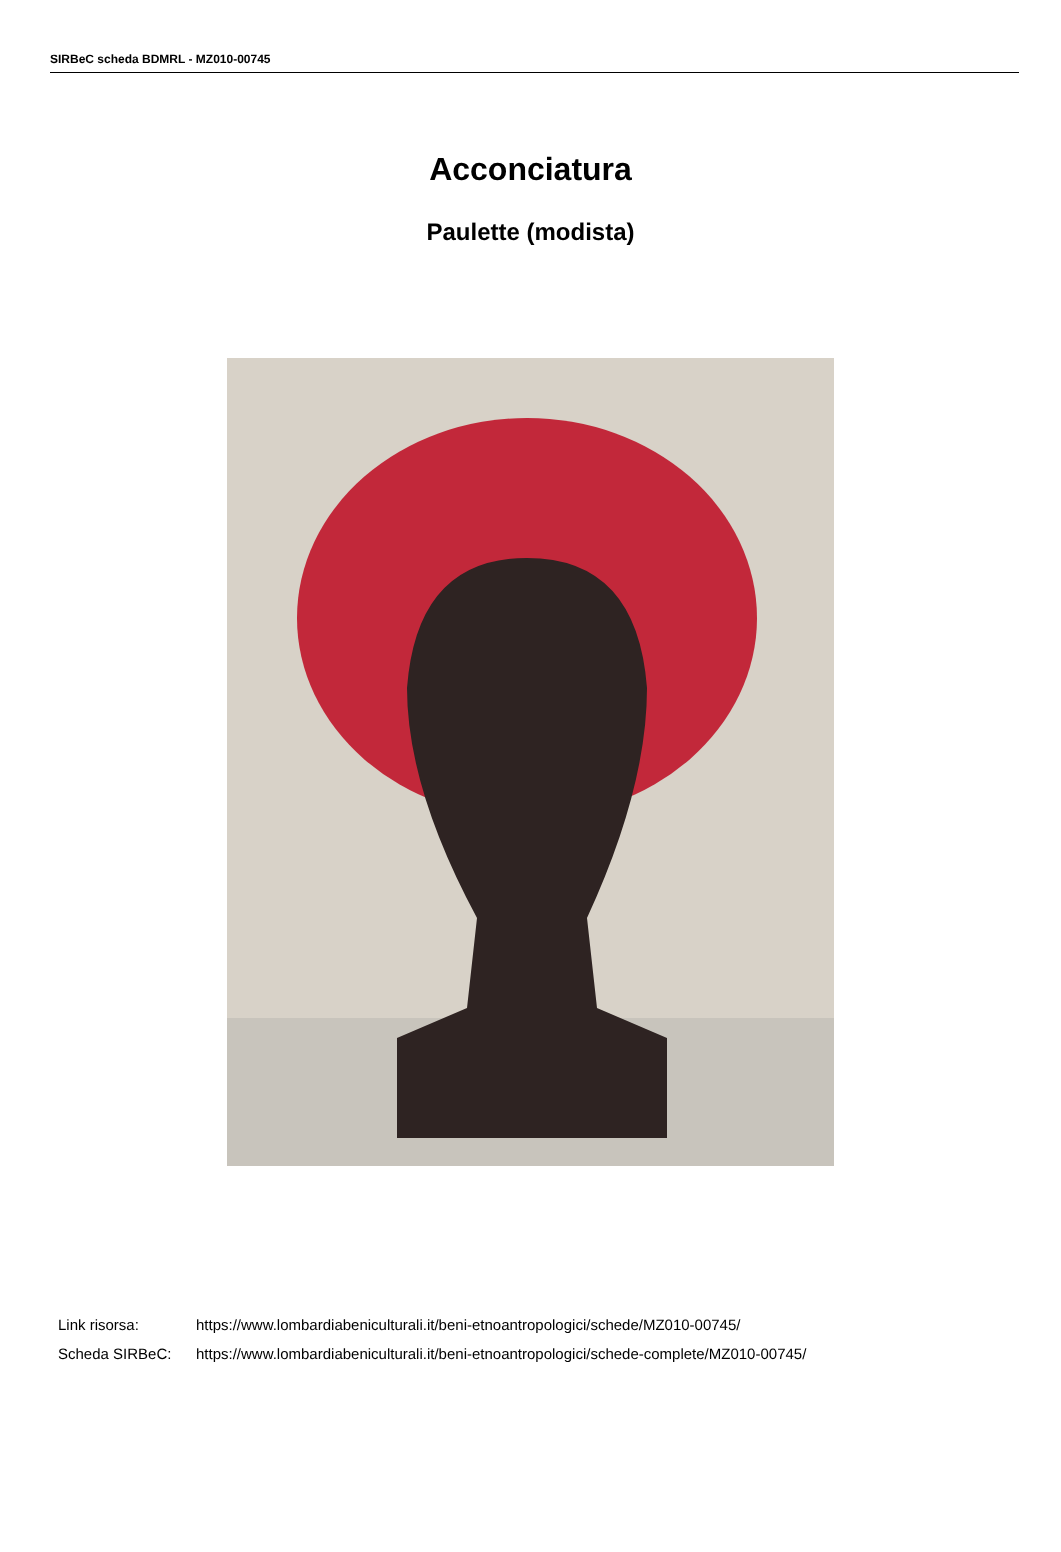SIRBeC scheda BDMRL - MZ010-00745
Acconciatura
Paulette (modista)
Link risorsa: https://www.lombardiabeniculturali.it/beni-etnoantropologici/schede/MZ010-00745/
Scheda SIRBeC: https://www.lombardiabeniculturali.it/beni-etnoantropologici/schede-complete/MZ010-00745/